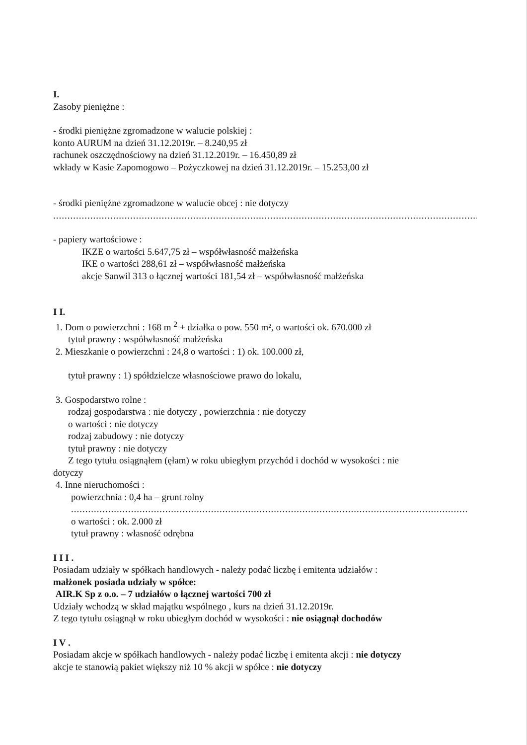I.
Zasoby pieniężne :
- środki pieniężne zgromadzone w walucie polskiej :
konto AURUM na dzień 31.12.2019r. – 8.240,95 zł
rachunek oszczędnościowy na dzień 31.12.2019r. – 16.450,89 zł
wkłady w Kasie Zapomogowo – Pożyczkowej na dzień 31.12.2019r. – 15.253,00 zł
- środki pieniężne zgromadzone w walucie obcej : nie dotyczy
..............................................................................................................................................................
- papiery wartościowe :
IKZE o wartości 5.647,75 zł – współwłasność małżeńska
IKE o wartości 288,61 zł – współwłasność małżeńska
akcje Sanwil 313 o łącznej wartości 181,54 zł – współwłasność małżeńska
I I.
1. Dom o powierzchni : 168 m <sup>2</sup> + działka o pow. 550 m², o wartości ok. 670.000 zł
tytuł prawny : współwłasność małżeńska
2. Mieszkanie o powierzchni : 24,8 o wartości : 1) ok. 100.000 zł,
tytuł prawny : 1) spółdzielcze własnościowe prawo do lokalu,
3. Gospodarstwo rolne :
rodzaj gospodarstwa : nie dotyczy , powierzchnia : nie dotyczy
o wartości : nie dotyczy
rodzaj zabudowy : nie dotyczy
tytuł prawny : nie dotyczy
Z tego tytułu osiągnąłem (ęłam) w roku ubiegłym przychód i dochód w wysokości : nie
dotyczy
4. Inne nieruchomości :
powierzchnia : 0,4 ha – grunt rolny
...........................................................................................................................................
o wartości : ok. 2.000 zł
tytuł prawny : własność odrębna
I I I .
Posiadam udziały w spółkach handlowych - należy podać liczbę i emitenta udziałów :
małżonek posiada udziały w spółce:
AIR.K Sp z o.o. – 7 udziałów o łącznej wartości 700 zł
Udziały wchodzą w skład majątku wspólnego , kurs na dzień 31.12.2019r.
Z tego tytułu osiągnął w roku ubiegłym dochód w wysokości : nie osiągnął dochodów
I V .
Posiadam akcje w spółkach handlowych - należy podać liczbę i emitenta akcji : nie dotyczy
akcje te stanowią pakiet większy niż 10 % akcji w spółce : nie dotyczy